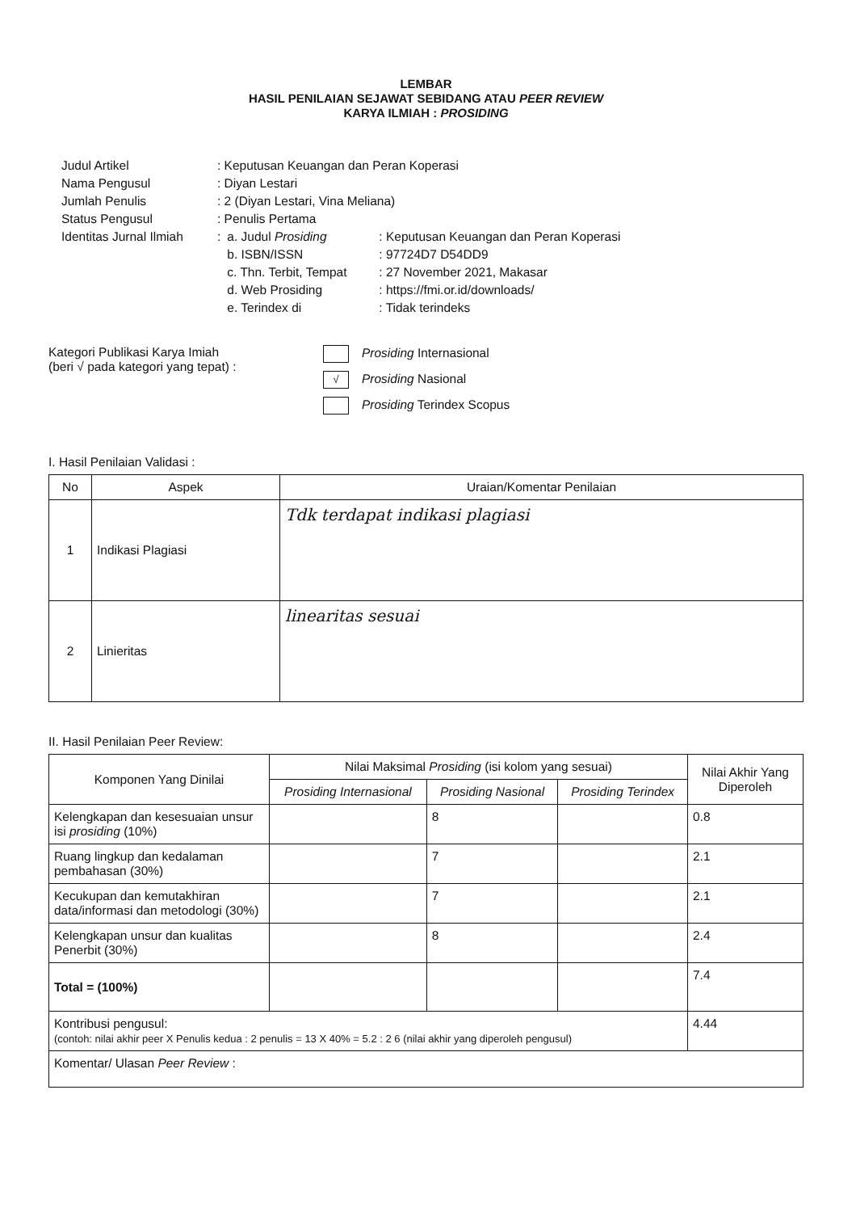LEMBAR
HASIL PENILAIAN SEJAWAT SEBIDANG ATAU PEER REVIEW
KARYA ILMIAH : PROSIDING
| Judul Artikel | : Keputusan Keuangan dan Peran Koperasi | | |
| Nama Pengusul | : Diyan Lestari | | |
| Jumlah Penulis | : 2 (Diyan Lestari, Vina Meliana) | | |
| Status Pengusul | : Penulis Pertama | | |
| Identitas Jurnal Ilmiah | : | a. Judul Prosiding | : Keputusan Keuangan dan Peran Koperasi |
| | | b. ISBN/ISSN | : 97724D7 D54DD9 |
| | | c. Thn. Terbit, Tempat | : 27 November 2021, Makasar |
| | | d. Web Prosiding | : https://fmi.or.id/downloads/ |
| | | e. Terindex di | : Tidak terindeks |
Kategori Publikasi Karya Imiah
(beri √ pada kategori yang tepat) :
Prosiding Internasional
√ Prosiding Nasional
Prosiding Terindex Scopus
I. Hasil Penilaian Validasi :
| No | Aspek | Uraian/Komentar Penilaian |
| --- | --- | --- |
| 1 | Indikasi Plagiasi | Tdk terdapat indikasi plagiasi |
| 2 | Linieritas | linearitas sesuai |
II. Hasil Penilaian Peer Review:
| Komponen Yang Dinilai | Nilai Maksimal Prosiding (isi kolom yang sesuai) | | | Nilai Akhir Yang Diperoleh |
| --- | --- | --- | --- | --- |
| | Prosiding Internasional | Prosiding Nasional | Prosiding Terindex | |
| Kelengkapan dan kesesuaian unsur isi prosiding (10%) | | 8 | | 0.8 |
| Ruang lingkup dan kedalaman pembahasan (30%) | | 7 | | 2.1 |
| Kecukupan dan kemutakhiran data/informasi dan metodologi (30%) | | 7 | | 2.1 |
| Kelengkapan unsur dan kualitas Penerbit (30%) | | 8 | | 2.4 |
| Total = (100%) | | | | 7.4 |
| Kontribusi pengusul: (contoh: nilai akhir peer X Penulis kedua : 2 penulis = 13 X 40% = 5.2 : 2 6 (nilai akhir yang diperoleh pengusul) | | | | 4.44 |
| Komentar/ Ulasan Peer Review : | | | | |